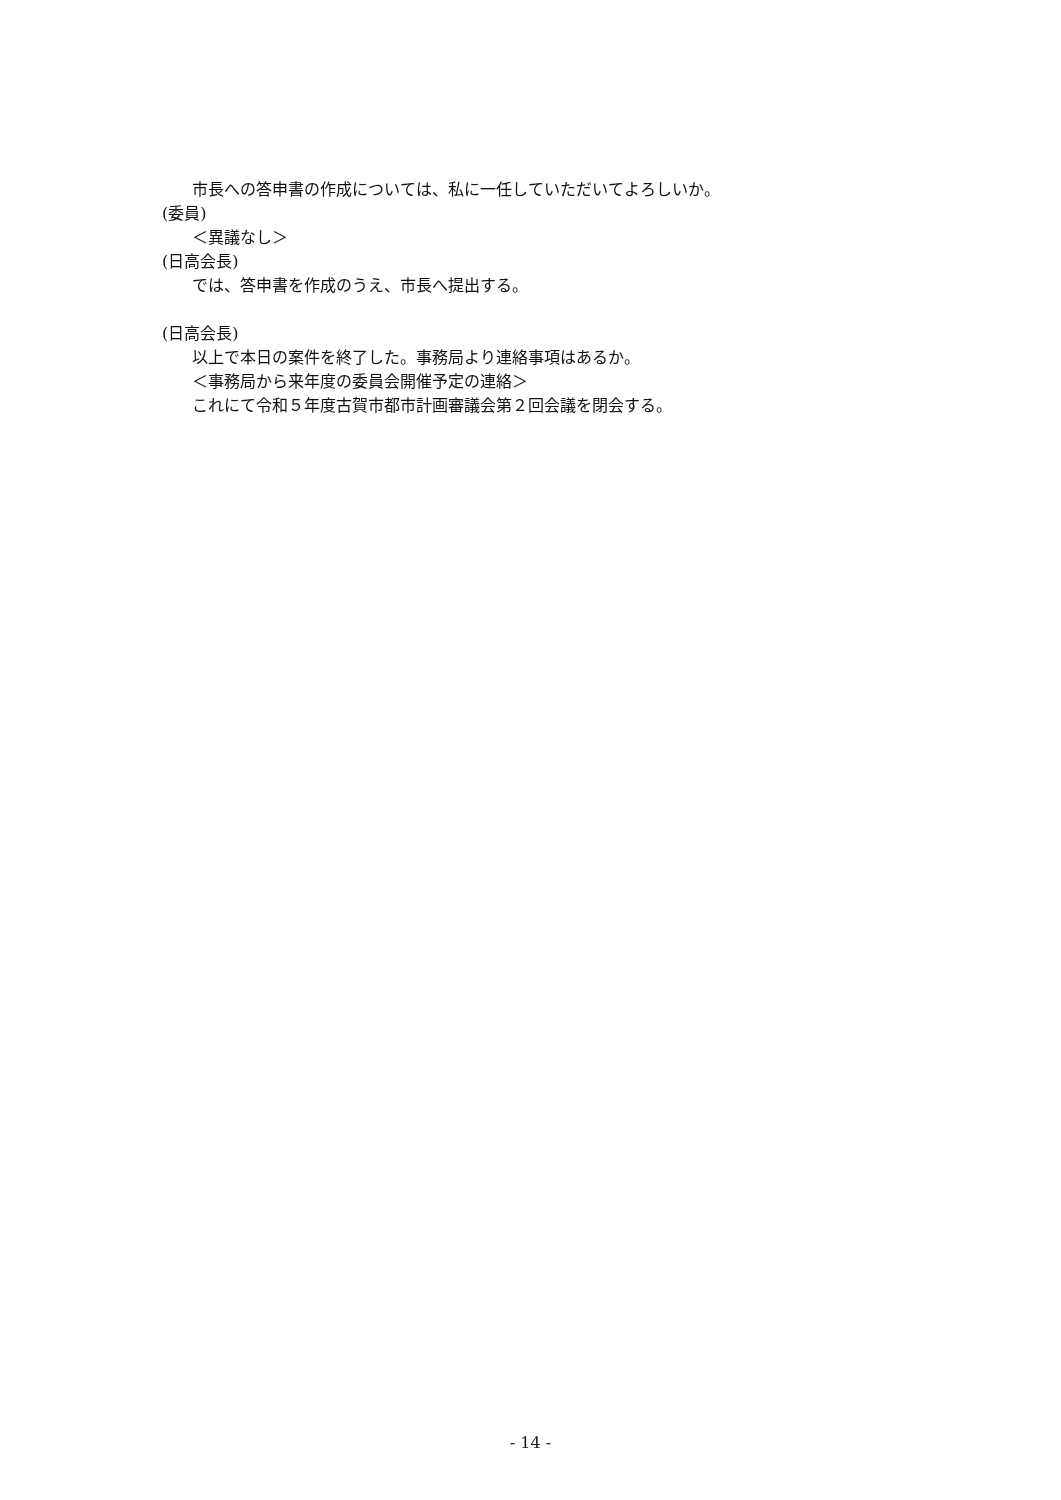市長への答申書の作成については、私に一任していただいてよろしいか。
(委員)
＜異議なし＞
(日高会長)
では、答申書を作成のうえ、市長へ提出する。
(日高会長)
以上で本日の案件を終了した。事務局より連絡事項はあるか。
＜事務局から来年度の委員会開催予定の連絡＞
これにて令和５年度古賀市都市計画審議会第２回会議を閉会する。
- 14 -